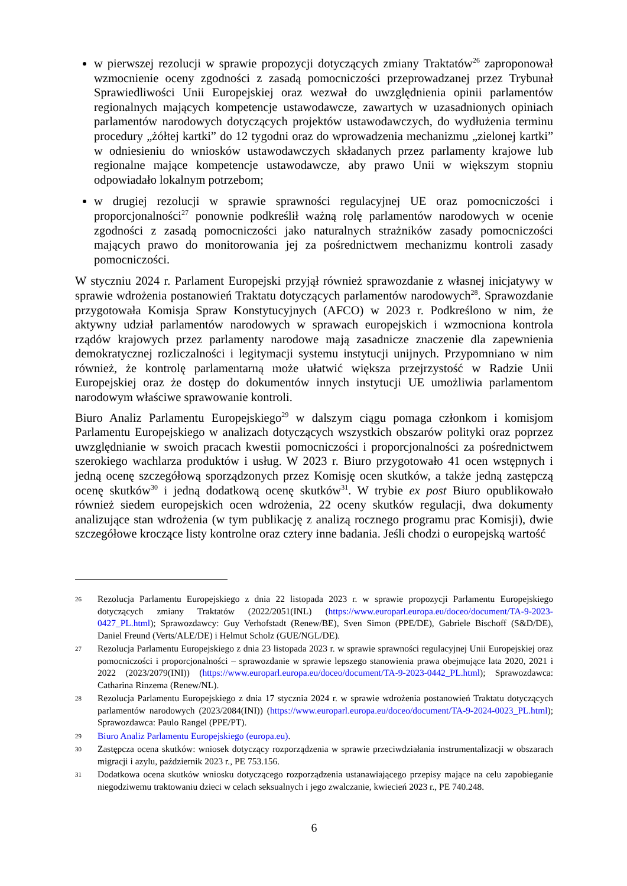w pierwszej rezolucji w sprawie propozycji dotyczących zmiany Traktatów<sup>26</sup> zaproponował wzmocnienie oceny zgodności z zasadą pomocniczości przeprowadzanej przez Trybunał Sprawiedliwości Unii Europejskiej oraz wezwał do uwzględnienia opinii parlamentów regionalnych mających kompetencje ustawodawcze, zawartych w uzasadnionych opiniach parlamentów narodowych dotyczących projektów ustawodawczych, do wydłużenia terminu procedury „żółtej kartki” do 12 tygodni oraz do wprowadzenia mechanizmu „zielonej kartki” w odniesieniu do wniosków ustawodawczych składanych przez parlamenty krajowe lub regionalne mające kompetencje ustawodawcze, aby prawo Unii w większym stopniu odpowiadało lokalnym potrzebom;
w drugiej rezolucji w sprawie sprawności regulacyjnej UE oraz pomocniczości i proporcjonalności<sup>27</sup> ponownie podkreślił ważną rolę parlamentów narodowych w ocenie zgodności z zasadą pomocniczości jako naturalnych strażników zasady pomocniczości mających prawo do monitorowania jej za pośrednictwem mechanizmu kontroli zasady pomocniczości.
W styczniu 2024 r. Parlament Europejski przyjął również sprawozdanie z własnej inicjatywy w sprawie wdrożenia postanowień Traktatu dotyczących parlamentów narodowych<sup>28</sup>. Sprawozdanie przygotowała Komisja Spraw Konstytucyjnych (AFCO) w 2023 r. Podkreślono w nim, że aktywny udział parlamentów narodowych w sprawach europejskich i wzmocniona kontrola rządów krajowych przez parlamenty narodowe mają zasadnicze znaczenie dla zapewnienia demokratycznej rozliczalności i legitymacji systemu instytucji unijnych. Przypomniano w nim również, że kontrolę parlamentarną może ułatwić większa przejrzystość w Radzie Unii Europejskiej oraz że dostęp do dokumentów innych instytucji UE umożliwia parlamentom narodowym właściwe sprawowanie kontroli.
Biuro Analiz Parlamentu Europejskiego<sup>29</sup> w dalszym ciągu pomaga członkom i komisjom Parlamentu Europejskiego w analizach dotyczących wszystkich obszarów polityki oraz poprzez uwzględnianie w swoich pracach kwestii pomocniczości i proporcjonalności za pośrednictwem szerokiego wachlarza produktów i usług. W 2023 r. Biuro przygotowało 41 ocen wstępnych i jedną ocenę szczegółową sporządzonych przez Komisję ocen skutków, a także jedną zastępczą ocenę skutków<sup>30</sup> i jedną dodatkową ocenę skutków<sup>31</sup>. W trybie ex post Biuro opublikowało również siedem europejskich ocen wdrożenia, 22 oceny skutków regulacji, dwa dokumenty analizujące stan wdrożenia (w tym publikację z analizą rocznego programu prac Komisji), dwie szczegółowe kroczące listy kontrolne oraz cztery inne badania. Jeśli chodzi o europejską wartość
26 Rezolucja Parlamentu Europejskiego z dnia 22 listopada 2023 r. w sprawie propozycji Parlamentu Europejskiego dotyczących zmiany Traktatów (2022/2051(INL) (https://www.europarl.europa.eu/doceo/document/TA-9-2023-0427_PL.html); Sprawozdawcy: Guy Verhofstadt (Renew/BE), Sven Simon (PPE/DE), Gabriele Bischoff (S&D/DE), Daniel Freund (Verts/ALE/DE) i Helmut Scholz (GUE/NGL/DE).
27 Rezolucja Parlamentu Europejskiego z dnia 23 listopada 2023 r. w sprawie sprawności regulacyjnej Unii Europejskiej oraz pomocniczości i proporcjonalności – sprawozdanie w sprawie lepszego stanowienia prawa obejmujące lata 2020, 2021 i 2022 (2023/2079(INI)) (https://www.europarl.europa.eu/doceo/document/TA-9-2023-0442_PL.html); Sprawozdawca: Catharina Rinzema (Renew/NL).
28 Rezolucja Parlamentu Europejskiego z dnia 17 stycznia 2024 r. w sprawie wdrożenia postanowień Traktatu dotyczących parlamentów narodowych (2023/2084(INI)) (https://www.europarl.europa.eu/doceo/document/TA-9-2024-0023_PL.html); Sprawozdawca: Paulo Rangel (PPE/PT).
29 Biuro Analiz Parlamentu Europejskiego (europa.eu).
30 Zastępcza ocena skutków: wniosek dotyczący rozporządzenia w sprawie przeciwdziałania instrumentalizacji w obszarach migracji i azylu, październik 2023 r., PE 753.156.
31 Dodatkowa ocena skutków wniosku dotyczącego rozporządzenia ustanawiającego przepisy mające na celu zapobieganie niegodziwemu traktowaniu dzieci w celach seksualnych i jego zwalczanie, kwiecień 2023 r., PE 740.248.
6